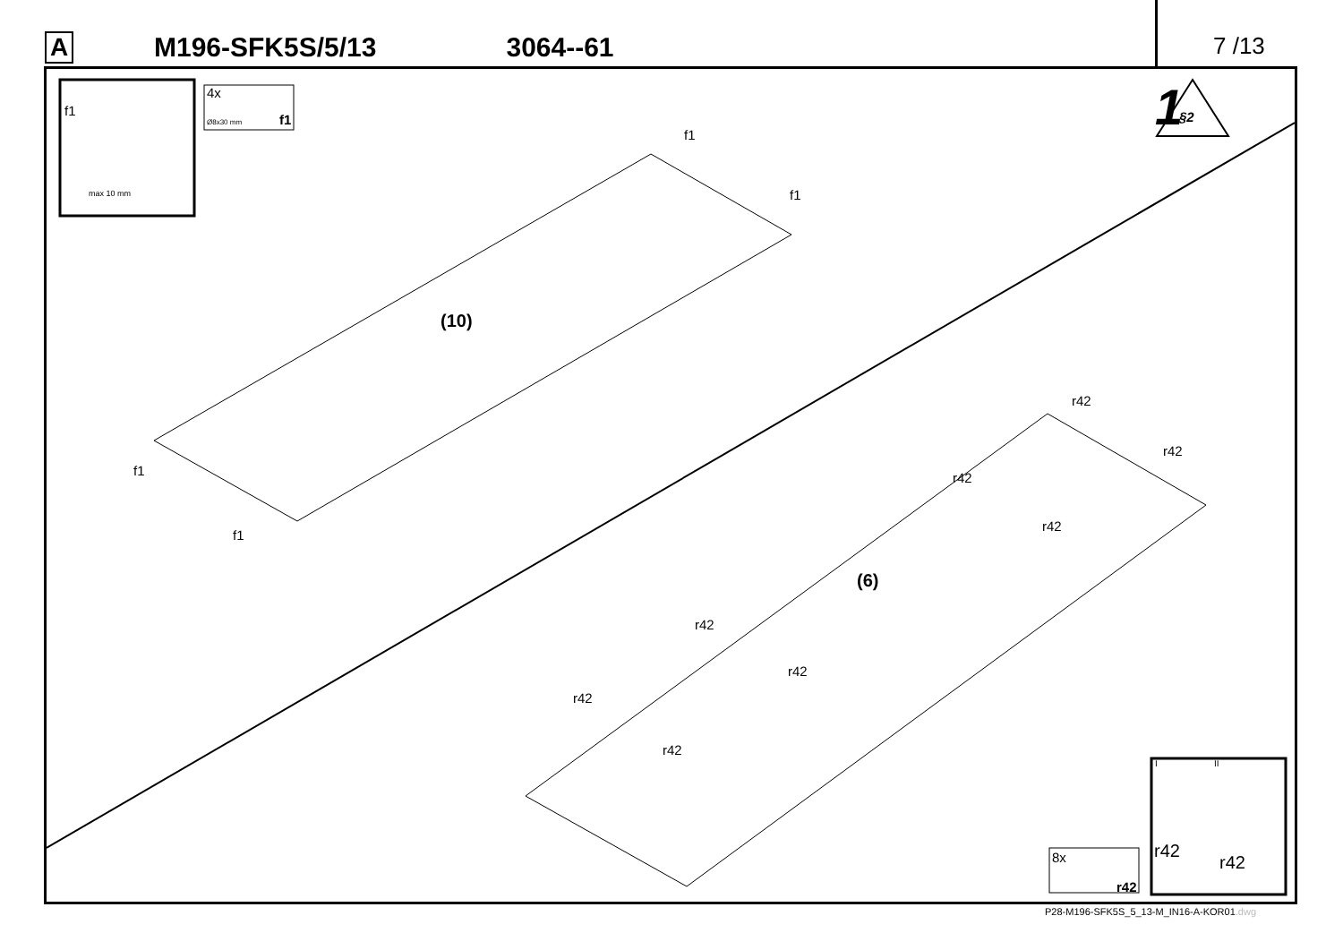A M196-SFK5S/5/13 3064--61
7 /13
f1
max 10 mm
4x
Ø8x30 mm f1 1 §2
f1
f1
f1
f1
(10)
(6)
r42
r42
r42
r42
r42
r42
r42
r42
8x
r42
I II
r42
r42
P28-M196-SFK5S_5_13-M_IN16-A-KOR01.dwg